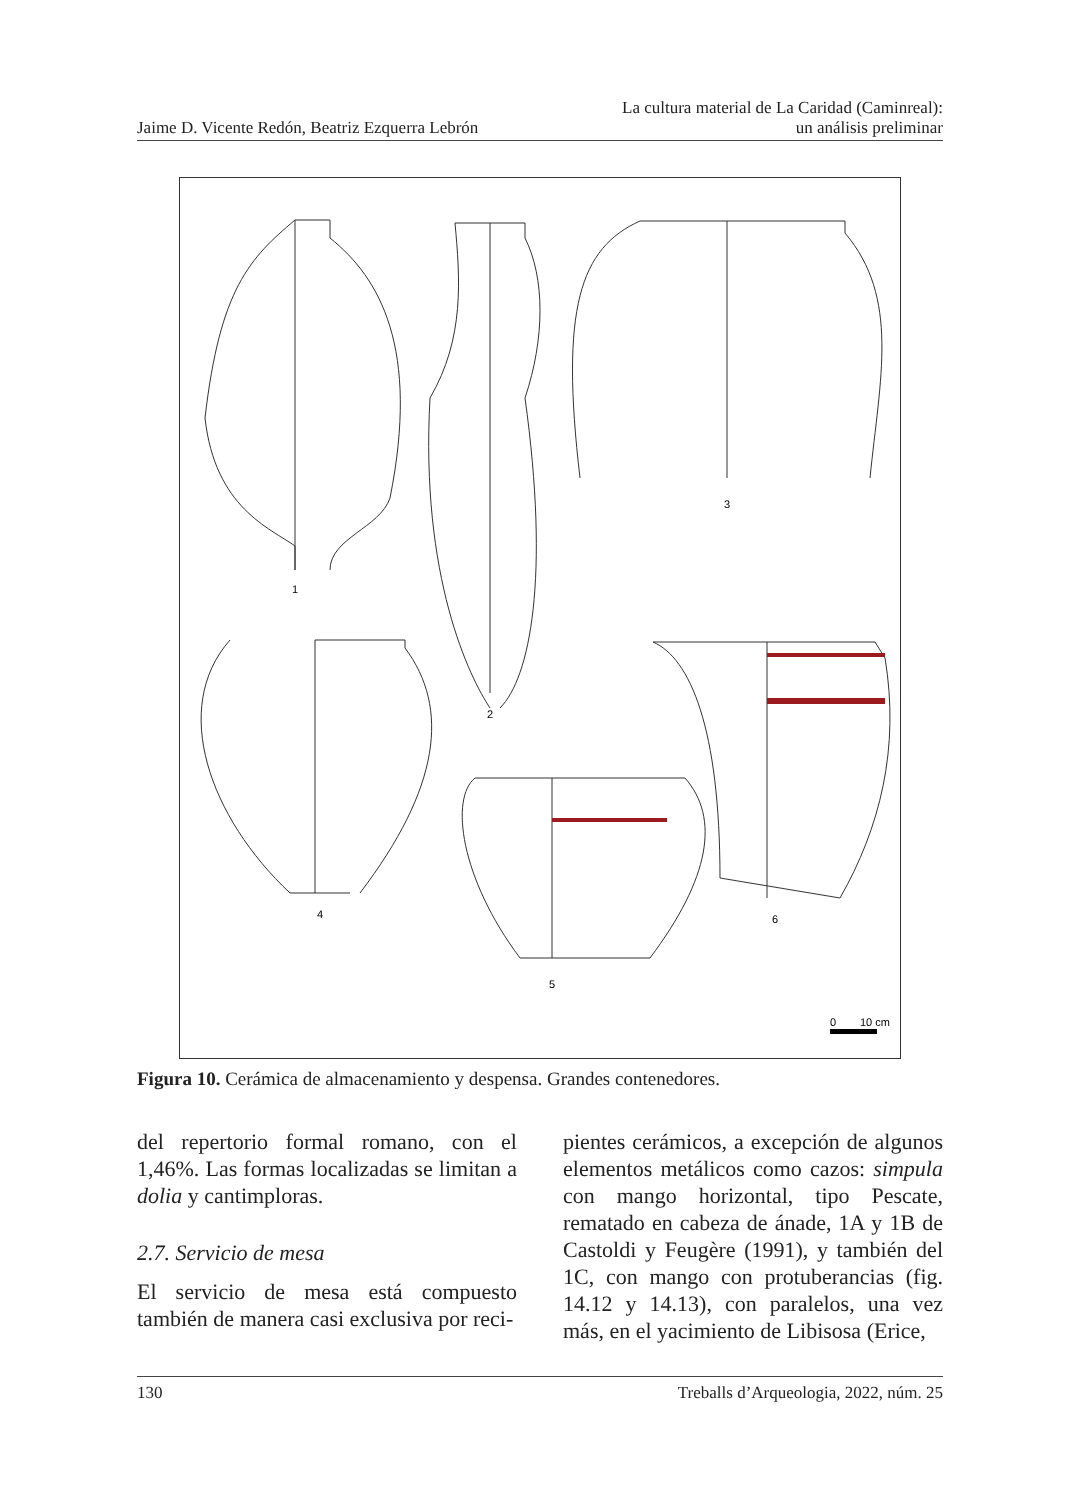Jaime D. Vicente Redón, Beatriz Ezquerra Lebrón
La cultura material de La Caridad (Caminreal):
un análisis preliminar
1
2
3
4
5
6
0
10 cm
Figura 10. Cerámica de almacenamiento y despensa. Grandes contenedores.
del repertorio formal romano, con el 1,46%. Las formas localizadas se limitan a dolia y cantimploras.
2.7. Servicio de mesa
El servicio de mesa está compuesto también de manera casi exclusiva por reci-
pientes cerámicos, a excepción de algunos elementos metálicos como cazos: simpula con mango horizontal, tipo Pescate, rematado en cabeza de ánade, 1A y 1B de Castoldi y Feugère (1991), y también del 1C, con mango con protuberancias (fig. 14.12 y 14.13), con paralelos, una vez más, en el yacimiento de Libisosa (Erice,
130 Treballs d’Arqueologia, 2022, núm. 25